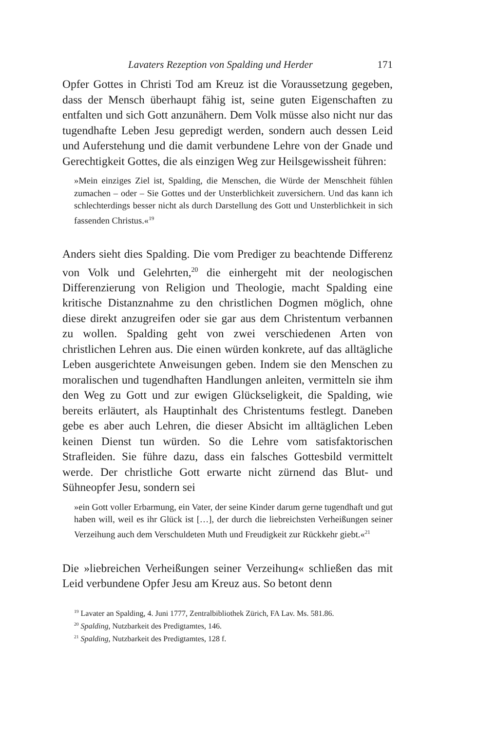Lavaters Rezeption von Spalding und Herder 171
Opfer Gottes in Christi Tod am Kreuz ist die Voraussetzung gegeben, dass der Mensch überhaupt fähig ist, seine guten Eigenschaften zu entfalten und sich Gott anzunähern. Dem Volk müsse also nicht nur das tugendhafte Leben Jesu gepredigt werden, sondern auch dessen Leid und Auferstehung und die damit verbundene Lehre von der Gnade und Gerechtigkeit Gottes, die als einzigen Weg zur Heilsgewissheit führen:
»Mein einziges Ziel ist, Spalding, die Menschen, die Würde der Menschheit fühlen zumachen – oder – Sie Gottes und der Unsterblichkeit zuversichern. Und das kann ich schlechterdings besser nicht als durch Darstellung des Gott und Unsterblichkeit in sich fassenden Christus.«<sup>19</sup>
Anders sieht dies Spalding. Die vom Prediger zu beachtende Differenz von Volk und Gelehrten,<sup>20</sup> die einhergeht mit der neologischen Differenzierung von Religion und Theologie, macht Spalding eine kritische Distanznahme zu den christlichen Dogmen möglich, ohne diese direkt anzugreifen oder sie gar aus dem Christentum verbannen zu wollen. Spalding geht von zwei verschiedenen Arten von christlichen Lehren aus. Die einen würden konkrete, auf das alltägliche Leben ausgerichtete Anweisungen geben. Indem sie den Menschen zu moralischen und tugendhaften Handlungen anleiten, vermitteln sie ihm den Weg zu Gott und zur ewigen Glückseligkeit, die Spalding, wie bereits erläutert, als Hauptinhalt des Christentums festlegt. Daneben gebe es aber auch Lehren, die dieser Absicht im alltäglichen Leben keinen Dienst tun würden. So die Lehre vom satisfaktorischen Strafleiden. Sie führe dazu, dass ein falsches Gottesbild vermittelt werde. Der christliche Gott erwarte nicht zürnend das Blut- und Sühneopfer Jesu, sondern sei
»ein Gott voller Erbarmung, ein Vater, der seine Kinder darum gerne tugendhaft und gut haben will, weil es ihr Glück ist […], der durch die liebreichsten Verheißungen seiner Verzeihung auch dem Verschuldeten Muth und Freudigkeit zur Rückkehr giebt.«<sup>21</sup>
Die »liebreichen Verheißungen seiner Verzeihung« schließen das mit Leid verbundene Opfer Jesu am Kreuz aus. So betont denn
<sup>19</sup> Lavater an Spalding, 4. Juni 1777, Zentralbibliothek Zürich, FA Lav. Ms. 581.86.
<sup>20</sup> Spalding, Nutzbarkeit des Predigtamtes, 146.
<sup>21</sup> Spalding, Nutzbarkeit des Predigtamtes, 128 f.